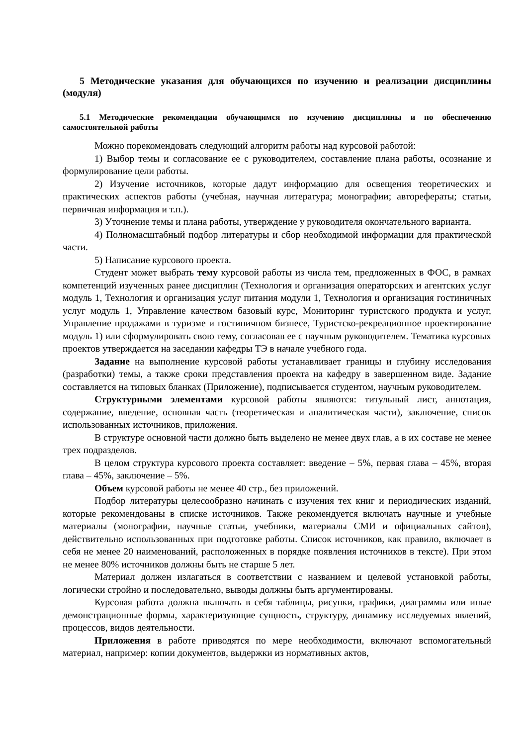5 Методические указания для обучающихся по изучению и реализации дисциплины (модуля)
5.1 Методические рекомендации обучающимся по изучению дисциплины и по обеспечению самостоятельной работы
Можно порекомендовать следующий алгоритм работы над курсовой работой:
1) Выбор темы и согласование ее с руководителем, составление плана работы, осознание и формулирование цели работы.
2) Изучение источников, которые дадут информацию для освещения теоретических и практических аспектов работы (учебная, научная литература; монографии; авторефераты; статьи, первичная информация и т.п.).
3) Уточнение темы и плана работы, утверждение у руководителя окончательного варианта.
4) Полномасштабный подбор литературы и сбор необходимой информации для практической части.
5) Написание курсового проекта.
Студент может выбрать тему курсовой работы из числа тем, предложенных в ФОС, в рамках компетенций изученных ранее дисциплин (Технология и организация операторских и агентских услуг модуль 1, Технология и организация услуг питания модули 1, Технология и организация гостиничных услуг модуль 1, Управление качеством базовый курс, Мониторинг туристского продукта и услуг, Управление продажами в туризме и гостиничном бизнесе, Туристско-рекреационное проектирование модуль 1) или сформулировать свою тему, согласовав ее с научным руководителем. Тематика курсовых проектов утверждается на заседании кафедры ТЭ в начале учебного года.
Задание на выполнение курсовой работы устанавливает границы и глубину исследования (разработки) темы, а также сроки представления проекта на кафедру в завершенном виде. Задание составляется на типовых бланках (Приложение), подписывается студентом, научным руководителем.
Структурными элементами курсовой работы являются: титульный лист, аннотация, содержание, введение, основная часть (теоретическая и аналитическая части), заключение, список использованных источников, приложения.
В структуре основной части должно быть выделено не менее двух глав, а в их составе не менее трех подразделов.
В целом структура курсового проекта составляет: введение – 5%, первая глава – 45%, вторая глава – 45%, заключение – 5%.
Объем курсовой работы не менее 40 стр., без приложений.
Подбор литературы целесообразно начинать с изучения тех книг и периодических изданий, которые рекомендованы в списке источников. Также рекомендуется включать научные и учебные материалы (монографии, научные статьи, учебники, материалы СМИ и официальных сайтов), действительно использованных при подготовке работы. Список источников, как правило, включает в себя не менее 20 наименований, расположенных в порядке появления источников в тексте). При этом не менее 80% источников должны быть не старше 5 лет.
Материал должен излагаться в соответствии с названием и целевой установкой работы, логически стройно и последовательно, выводы должны быть аргументированы.
Курсовая работа должна включать в себя таблицы, рисунки, графики, диаграммы или иные демонстрационные формы, характеризующие сущность, структуру, динамику исследуемых явлений, процессов, видов деятельности.
Приложения в работе приводятся по мере необходимости, включают вспомогательный материал, например: копии документов, выдержки из нормативных актов,